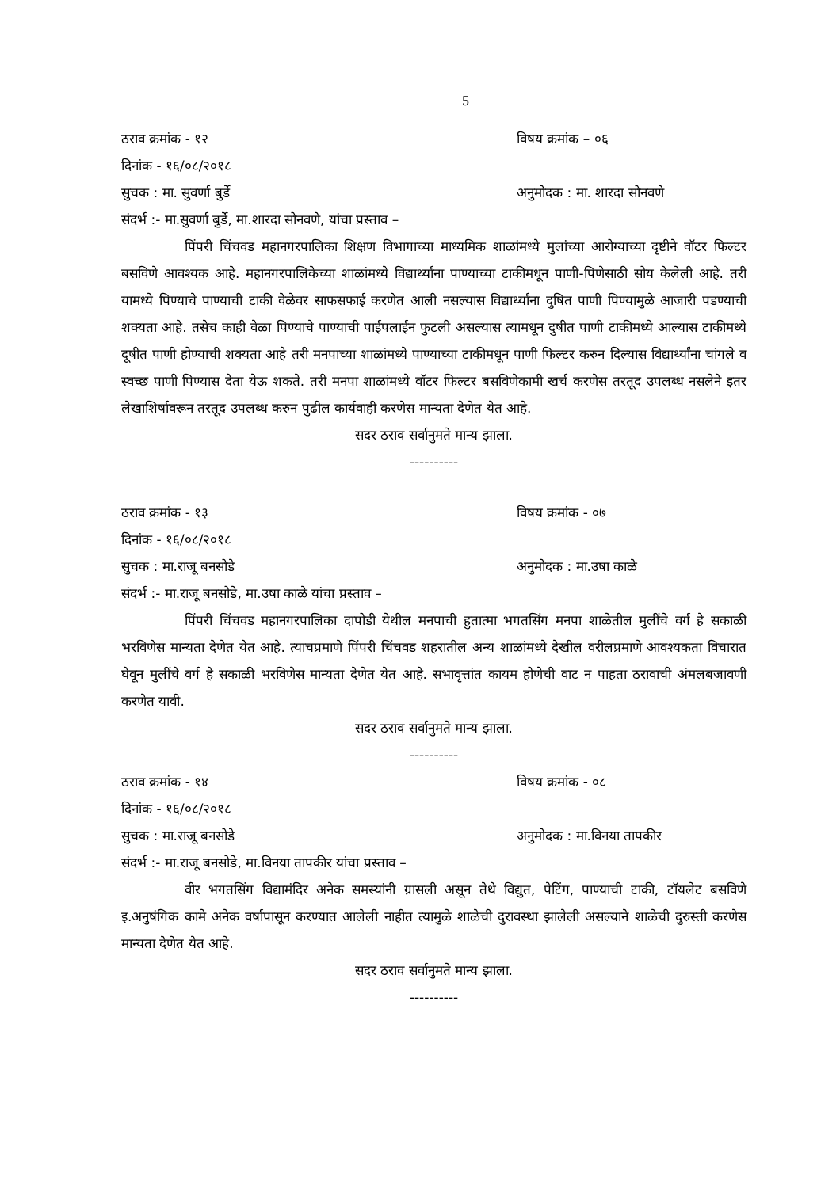5
ठराव क्रमांक - १२ विषय क्रमांक – ०६
दिनांक - १६/०८/२०१८
सुचक : मा. सुवर्णा बुर्डे अनुमोदक : मा. शारदा सोनवणे
संदर्भ :- मा.सुवर्णा बुर्डे, मा.शारदा सोनवणे, यांचा प्रस्ताव –
पिंपरी चिंचवड महानगरपालिका शिक्षण विभागाच्या माध्यमिक शाळांमध्ये मुलांच्या आरोग्याच्या दृष्टीने वॉटर फिल्टर बसविणे आवश्यक आहे. महानगरपालिकेच्या शाळांमध्ये विद्यार्थ्यांना पाण्याच्या टाकीमधून पाणी-पिणेसाठी सोय केलेली आहे. तरी यामध्ये पिण्याचे पाण्याची टाकी वेळेवर साफसफाई करणेत आली नसल्यास विद्यार्थ्यांना दुषित पाणी पिण्यामुळे आजारी पडण्याची शक्यता आहे. तसेच काही वेळा पिण्याचे पाण्याची पाईपलाईन फुटली असल्यास त्यामधून दुषीत पाणी टाकीमध्ये आल्यास टाकीमध्ये दूषीत पाणी होण्याची शक्यता आहे तरी मनपाच्या शाळांमध्ये पाण्याच्या टाकीमधून पाणी फिल्टर करुन दिल्यास विद्यार्थ्यांना चांगले व स्वच्छ पाणी पिण्यास देता येऊ शकते. तरी मनपा शाळांमध्ये वॉटर फिल्टर बसविणेकामी खर्च करणेस तरतूद उपलब्ध नसलेने इतर लेखाशिर्षावरून तरतूद उपलब्ध करुन पुढील कार्यवाही करणेस मान्यता देणेत येत आहे.
सदर ठराव सर्वानुमते मान्य झाला.
----------
ठराव क्रमांक - १३ विषय क्रमांक - ०७
दिनांक - १६/०८/२०१८
सुचक : मा.राजू बनसोडे अनुमोदक : मा.उषा काळे
संदर्भ :- मा.राजू बनसोडे, मा.उषा काळे यांचा प्रस्ताव –
पिंपरी चिंचवड महानगरपालिका दापोडी येथील मनपाची हुतात्मा भगतसिंग मनपा शाळेतील मुलींचे वर्ग हे सकाळी भरविणेस मान्यता देणेत येत आहे. त्याचप्रमाणे पिंपरी चिंचवड शहरातील अन्य शाळांमध्ये देखील वरीलप्रमाणे आवश्यकता विचारात घेवून मुलींचे वर्ग हे सकाळी भरविणेस मान्यता देणेत येत आहे. सभावृत्तांत कायम होणेची वाट न पाहता ठरावाची अंमलबजावणी करणेत यावी.
सदर ठराव सर्वानुमते मान्य झाला.
----------
ठराव क्रमांक - १४ विषय क्रमांक - ०८
दिनांक - १६/०८/२०१८
सुचक : मा.राजू बनसोडे अनुमोदक : मा.विनया तापकीर
संदर्भ :- मा.राजू बनसोडे, मा.विनया तापकीर यांचा प्रस्ताव –
वीर भगतसिंग विद्यामंदिर अनेक समस्यांनी ग्रासली असून तेथे विद्युत, पेटिंग, पाण्याची टाकी, टॉयलेट बसविणे इ.अनुषंगिक कामे अनेक वर्षापासून करण्यात आलेली नाहीत त्यामुळे शाळेची दुरावस्था झालेली असल्याने शाळेची दुरुस्ती करणेस मान्यता देणेत येत आहे.
सदर ठराव सर्वानुमते मान्य झाला.
----------